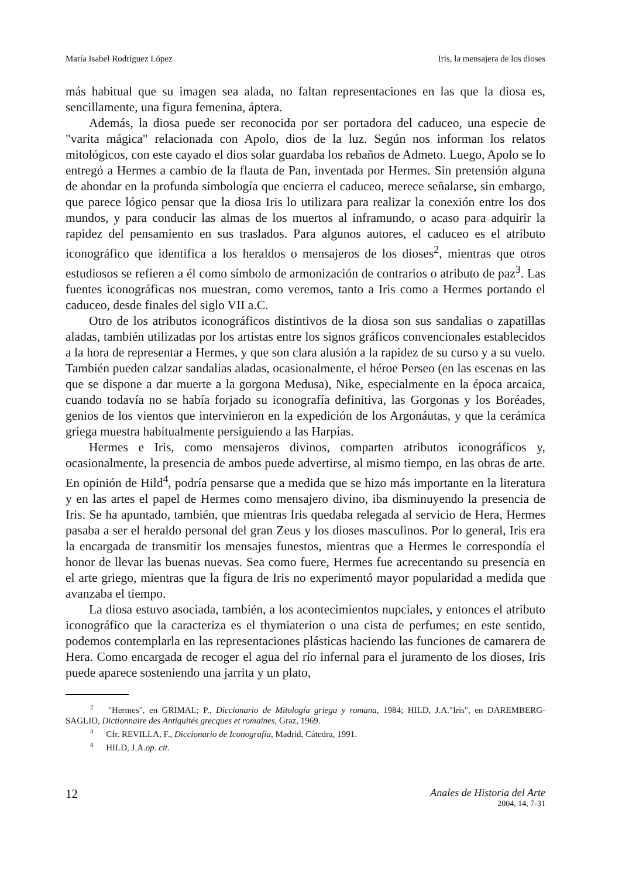María Isabel Rodríguez López Iris, la mensajera de los dioses
más habitual que su imagen sea alada, no faltan representaciones en las que la diosa es, sencillamente, una figura femenina, áptera.
Además, la diosa puede ser reconocida por ser portadora del caduceo, una especie de "varita mágica" relacionada con Apolo, dios de la luz. Según nos informan los relatos mitológicos, con este cayado el dios solar guardaba los rebaños de Admeto. Luego, Apolo se lo entregó a Hermes a cambio de la flauta de Pan, inventada por Hermes. Sin pretensión alguna de ahondar en la profunda simbología que encierra el caduceo, merece señalarse, sin embargo, que parece lógico pensar que la diosa Iris lo utilizara para realizar la conexión entre los dos mundos, y para conducir las almas de los muertos al inframundo, o acaso para adquirir la rapidez del pensamiento en sus traslados. Para algunos autores, el caduceo es el atributo iconográfico que identifica a los heraldos o mensajeros de los dioses<sup>2</sup>, mientras que otros estudiosos se refieren a él como símbolo de armonización de contrarios o atributo de paz<sup>3</sup>. Las fuentes iconográficas nos muestran, como veremos, tanto a Iris como a Hermes portando el caduceo, desde finales del siglo VII a.C.
Otro de los atributos iconográficos distintivos de la diosa son sus sandalias o zapatillas aladas, también utilizadas por los artistas entre los signos gráficos convencionales establecidos a la hora de representar a Hermes, y que son clara alusión a la rapidez de su curso y a su vuelo. También pueden calzar sandalias aladas, ocasionalmente, el héroe Perseo (en las escenas en las que se dispone a dar muerte a la gorgona Medusa), Nike, especialmente en la época arcaica, cuando todavía no se había forjado su iconografía definitiva, las Gorgonas y los Boréades, genios de los vientos que intervinieron en la expedición de los Argonáutas, y que la cerámica griega muestra habitualmente persiguiendo a las Harpías.
Hermes e Iris, como mensajeros divinos, comparten atributos iconográficos y, ocasionalmente, la presencia de ambos puede advertirse, al mismo tiempo, en las obras de arte. En opinión de Hild<sup>4</sup>, podría pensarse que a medida que se hizo más importante en la literatura y en las artes el papel de Hermes como mensajero divino, iba disminuyendo la presencia de Iris. Se ha apuntado, también, que mientras Iris quedaba relegada al servicio de Hera, Hermes pasaba a ser el heraldo personal del gran Zeus y los dioses masculinos. Por lo general, Iris era la encargada de transmitir los mensajes funestos, mientras que a Hermes le correspondía el honor de llevar las buenas nuevas. Sea como fuere, Hermes fue acrecentando su presencia en el arte griego, mientras que la figura de Iris no experimentó mayor popularidad a medida que avanzaba el tiempo.
La diosa estuvo asociada, también, a los acontecimientos nupciales, y entonces el atributo iconográfico que la caracteriza es el thymiaterion o una cista de perfumes; en este sentido, podemos contemplarla en las representaciones plásticas haciendo las funciones de camarera de Hera. Como encargada de recoger el agua del río infernal para el juramento de los dioses, Iris puede aparece sosteniendo una jarrita y un plato,
<sup>2</sup> "Hermes", en GRIMAL; P., Diccionario de Mitología griega y romana, 1984; HILD, J.A."Iris", en DAREMBERG-SAGLIO, Dictionnaire des Antiquités grecques et romaines, Graz, 1969.
<sup>3</sup> Cfr. REVILLA, F., Diccionario de Iconografía, Madrid, Cátedra, 1991.
<sup>4</sup> HILD, J.A.op. cit.
12
Anales de Historia del Arte
2004, 14, 7-31